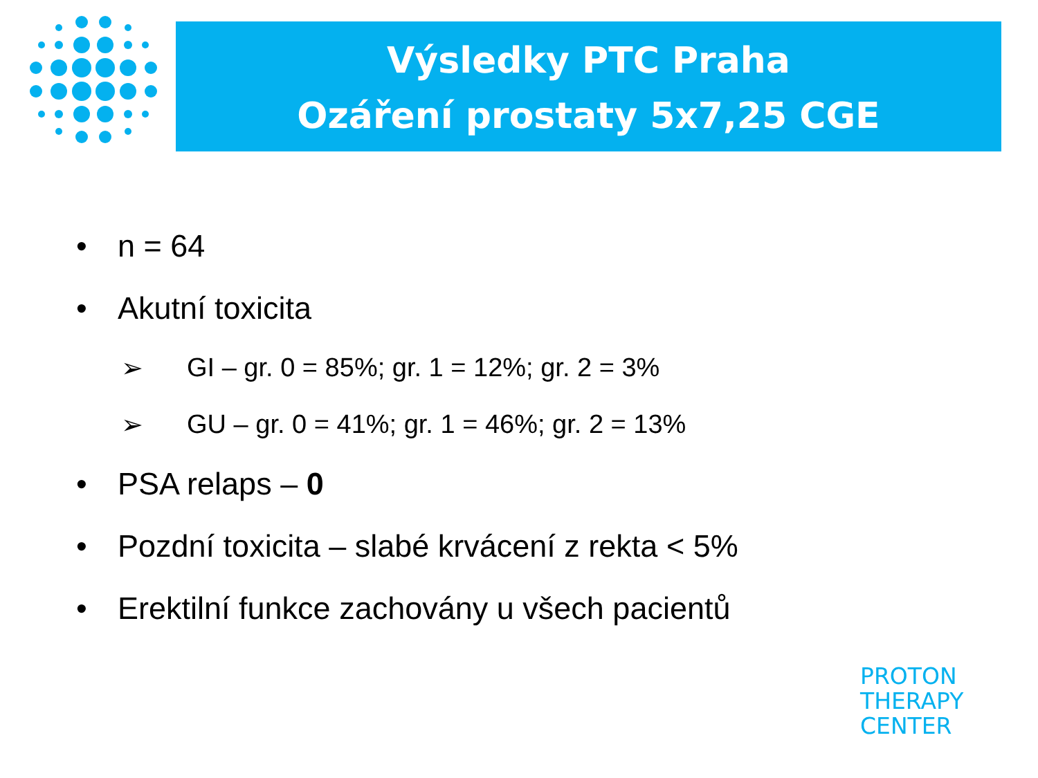Výsledky PTC Praha
Ozáření prostaty 5x7,25 CGE
• n = 64
• Akutní toxicita
➢ GI – gr. 0 = 85%; gr. 1 = 12%; gr. 2 = 3%
➢ GU – gr. 0 = 41%; gr. 1 = 46%; gr. 2 = 13%
• PSA relaps – 0
• Pozdní toxicita – slabé krvácení z rekta < 5%
• Erektilní funkce zachovány u všech pacientů
PROTON
THERAPY
CENTER